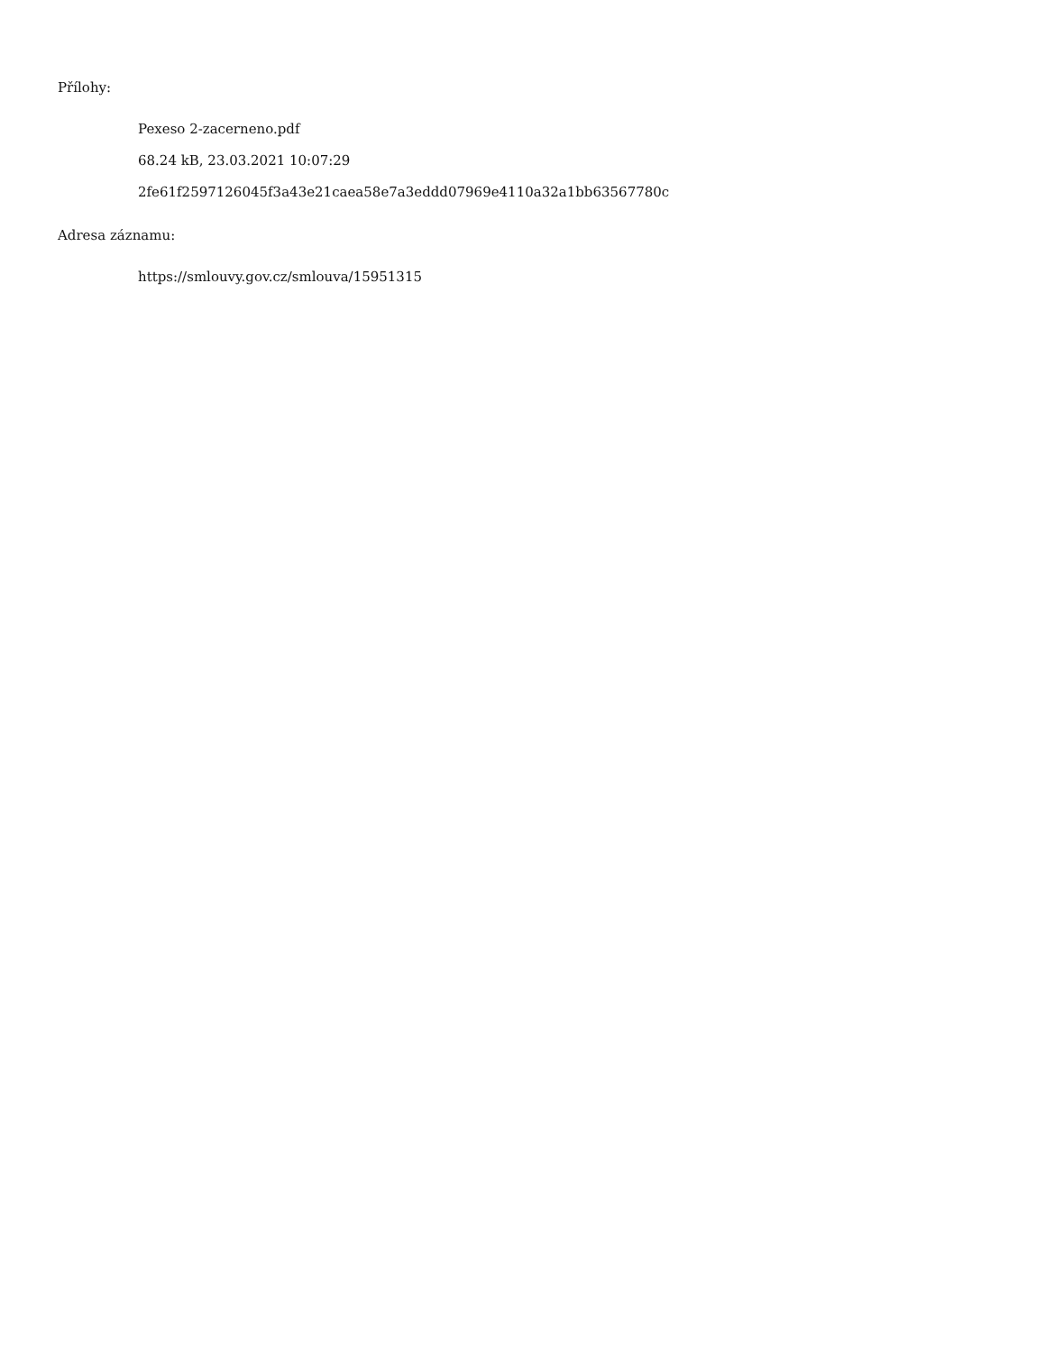Přílohy:
Pexeso 2-zacerneno.pdf
68.24 kB, 23.03.2021 10:07:29
2fe61f2597126045f3a43e21caea58e7a3eddd07969e4110a32a1bb63567780c
Adresa záznamu:
https://smlouvy.gov.cz/smlouva/15951315